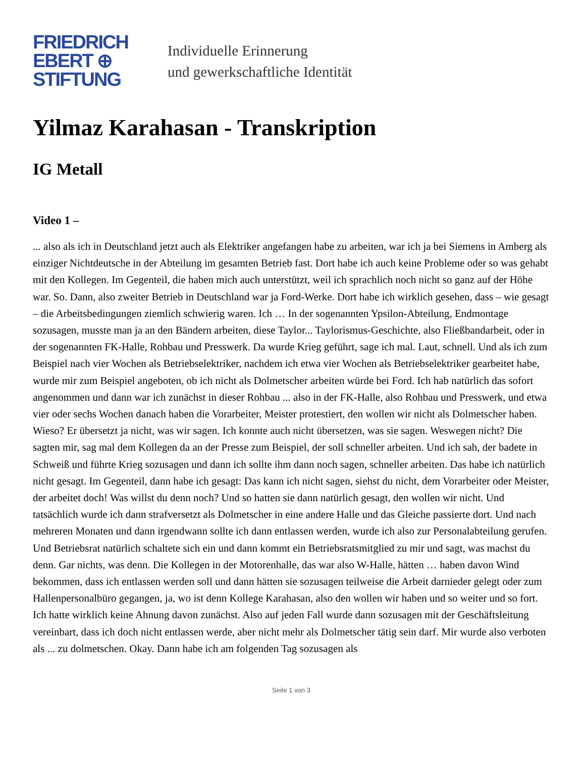FRIEDRICH
EBERT ⊕
STIFTUNG
Individuelle Erinnerung
und gewerkschaftliche Identität
Yilmaz Karahasan - Transkription
IG Metall
Video 1 –
... also als ich in Deutschland jetzt auch als Elektriker angefangen habe zu arbeiten, war ich ja bei Siemens in Amberg als einziger Nichtdeutsche in der Abteilung im gesamten Betrieb fast. Dort habe ich auch keine Probleme oder so was gehabt mit den Kollegen. Im Gegenteil, die haben mich auch unterstützt, weil ich sprachlich noch nicht so ganz auf der Höhe war. So. Dann, also zweiter Betrieb in Deutschland war ja Ford-Werke. Dort habe ich wirklich gesehen, dass – wie gesagt – die Arbeitsbedingungen ziemlich schwierig waren. Ich … In der sogenannten Ypsilon-Abteilung, Endmontage sozusagen, musste man ja an den Bändern arbeiten, diese Taylor... Taylorismus-Geschichte, also Fließbandarbeit, oder in der sogenannten FK-Halle, Rohbau und Presswerk. Da wurde Krieg geführt, sage ich mal. Laut, schnell. Und als ich zum Beispiel nach vier Wochen als Betriebselektriker, nachdem ich etwa vier Wochen als Betriebselektriker gearbeitet habe, wurde mir zum Beispiel angeboten, ob ich nicht als Dolmetscher arbeiten würde bei Ford. Ich hab natürlich das sofort angenommen und dann war ich zunächst in dieser Rohbau ... also in der FK-Halle, also Rohbau und Presswerk, und etwa vier oder sechs Wochen danach haben die Vorarbeiter, Meister protestiert, den wollen wir nicht als Dolmetscher haben. Wieso? Er übersetzt ja nicht, was wir sagen. Ich konnte auch nicht übersetzen, was sie sagen. Weswegen nicht? Die sagten mir, sag mal dem Kollegen da an der Presse zum Beispiel, der soll schneller arbeiten. Und ich sah, der badete in Schweiß und führte Krieg sozusagen und dann ich sollte ihm dann noch sagen, schneller arbeiten. Das habe ich natürlich nicht gesagt. Im Gegenteil, dann habe ich gesagt: Das kann ich nicht sagen, siehst du nicht, dem Vorarbeiter oder Meister, der arbeitet doch! Was willst du denn noch? Und so hatten sie dann natürlich gesagt, den wollen wir nicht. Und tatsächlich wurde ich dann strafversetzt als Dolmetscher in eine andere Halle und das Gleiche passierte dort. Und nach mehreren Monaten und dann irgendwann sollte ich dann entlassen werden, wurde ich also zur Personalabteilung gerufen. Und Betriebsrat natürlich schaltete sich ein und dann kommt ein Betriebsratsmitglied zu mir und sagt, was machst du denn. Gar nichts, was denn. Die Kollegen in der Motorenhalle, das war also W-Halle, hätten … haben davon Wind bekommen, dass ich entlassen werden soll und dann hätten sie sozusagen teilweise die Arbeit darnieder gelegt oder zum Hallenpersonalbüro gegangen, ja, wo ist denn Kollege Karahasan, also den wollen wir haben und so weiter und so fort. Ich hatte wirklich keine Ahnung davon zunächst. Also auf jeden Fall wurde dann sozusagen mit der Geschäftsleitung vereinbart, dass ich doch nicht entlassen werde, aber nicht mehr als Dolmetscher tätig sein darf. Mir wurde also verboten als ... zu dolmetschen. Okay. Dann habe ich am folgenden Tag sozusagen als
Seite 1 von 3